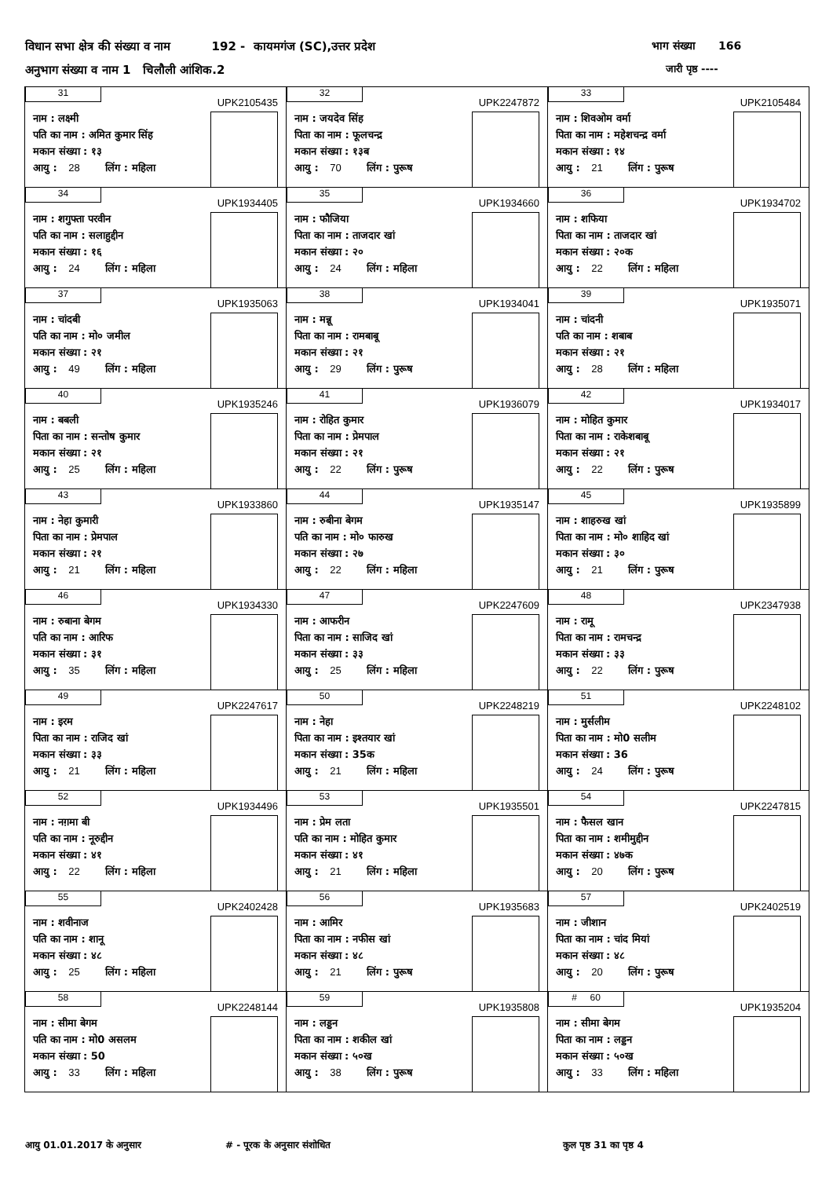विधान सभा क्षेत्र की संख्या व नाम 192 - कायमगंज (SC),उत्तर प्रदेश
भाग संख्या 166
अनुभाग संख्या व नाम 1 चिलौली आंशिक.2
जारी पृष्ठ ----
| 31 UPK2105435 नाम : लक्ष्मी पति का नाम : अमित कुमार सिंह मकान संख्या : १३ आयु : 28 लिंग : महिला | 32 UPK2247872 नाम : जयदेव सिंह पिता का नाम : फूलचन्द्र मकान संख्या : १३ब आयु : 70 लिंग : पुरूष | 33 UPK2105484 नाम : शिवओम वर्मा पिता का नाम : महेशचन्द्र वर्मा मकान संख्या : १४ आयु : 21 लिंग : पुरूष |
| 34 UPK1934405 नाम : शगुफ्ता परवीन पति का नाम : सलाहुद्दीन मकान संख्या : १६ आयु : 24 लिंग : महिला | 35 UPK1934660 नाम : फौजिया पिता का नाम : ताजदार खां मकान संख्या : २० आयु : 24 लिंग : महिला | 36 UPK1934702 नाम : शफिया पिता का नाम : ताजदार खां मकान संख्या : २०क आयु : 22 लिंग : महिला |
| 37 UPK1935063 नाम : चांदबी पति का नाम : मो० जमील मकान संख्या : २१ आयु : 49 लिंग : महिला | 38 UPK1934041 नाम : मन्नू पिता का नाम : रामबाबू मकान संख्या : २१ आयु : 29 लिंग : पुरूष | 39 UPK1935071 नाम : चांदनी पति का नाम : शबाब मकान संख्या : २१ आयु : 28 लिंग : महिला |
| 40 UPK1935246 नाम : बबली पिता का नाम : सन्तोष कुमार मकान संख्या : २१ आयु : 25 लिंग : महिला | 41 UPK1936079 नाम : रोहित कुमार पिता का नाम : प्रेमपाल मकान संख्या : २१ आयु : 22 लिंग : पुरूष | 42 UPK1934017 नाम : मोहित कुमार पिता का नाम : राकेशबाबू मकान संख्या : २१ आयु : 22 लिंग : पुरूष |
| 43 UPK1933860 नाम : नेहा कुमारी पिता का नाम : प्रेमपाल मकान संख्या : २१ आयु : 21 लिंग : महिला | 44 UPK1935147 नाम : रुबीना बेगम पति का नाम : मो० फारुख मकान संख्या : २७ आयु : 22 लिंग : महिला | 45 UPK1935899 नाम : शाहरुख खां पिता का नाम : मो० शाहिद खां मकान संख्या : ३० आयु : 21 लिंग : पुरूष |
| 46 UPK1934330 नाम : रुबाना बेगम पति का नाम : आरिफ मकान संख्या : ३१ आयु : 35 लिंग : महिला | 47 UPK2247609 नाम : आफरीन पिता का नाम : साजिद खां मकान संख्या : ३३ आयु : 25 लिंग : महिला | 48 UPK2347938 नाम : रामू पिता का नाम : रामचन्द्र मकान संख्या : ३३ आयु : 22 लिंग : पुरूष |
| 49 UPK2247617 नाम : इरम पिता का नाम : राजिद खां मकान संख्या : ३३ आयु : 21 लिंग : महिला | 50 UPK2248219 नाम : नेहा पिता का नाम : इश्तयार खां मकान संख्या : 35क आयु : 21 लिंग : महिला | 51 UPK2248102 नाम : मुर्सलीम पिता का नाम : मो0 सलीम मकान संख्या : 36 आयु : 24 लिंग : पुरूष |
| 52 UPK1934496 नाम : नग़मा बी पति का नाम : नूरुद्दीन मकान संख्या : ४१ आयु : 22 लिंग : महिला | 53 UPK1935501 नाम : प्रेम लता पति का नाम : मोहित कुमार मकान संख्या : ४१ आयु : 21 लिंग : महिला | 54 UPK2247815 नाम : फैसल खान पिता का नाम : शमीमुद्दीन मकान संख्या : ४७क आयु : 20 लिंग : पुरूष |
| 55 UPK2402428 नाम : शवीनाज पति का नाम : शानू मकान संख्या : ४८ आयु : 25 लिंग : महिला | 56 UPK1935683 नाम : आमिर पिता का नाम : नफीस खां मकान संख्या : ४८ आयु : 21 लिंग : पुरूष | 57 UPK2402519 नाम : जीशान पिता का नाम : चांद मियां मकान संख्या : ४८ आयु : 20 लिंग : पुरूष |
| 58 UPK2248144 नाम : सीमा बेगम पति का नाम : मो0 असलम मकान संख्या : 50 आयु : 33 लिंग : महिला | 59 UPK1935808 नाम : लड्डन पिता का नाम : शकील खां मकान संख्या : ५०ख आयु : 38 लिंग : पुरूष | # 60 UPK1935204 नाम : सीमा बेगम पिता का नाम : लड्डन मकान संख्या : ५०ख आयु : 33 लिंग : महिला |
आयु 01.01.2017 के अनुसार # - पूरक के अनुसार संशोधित कुल पृष्ठ 31 का पृष्ठ 4